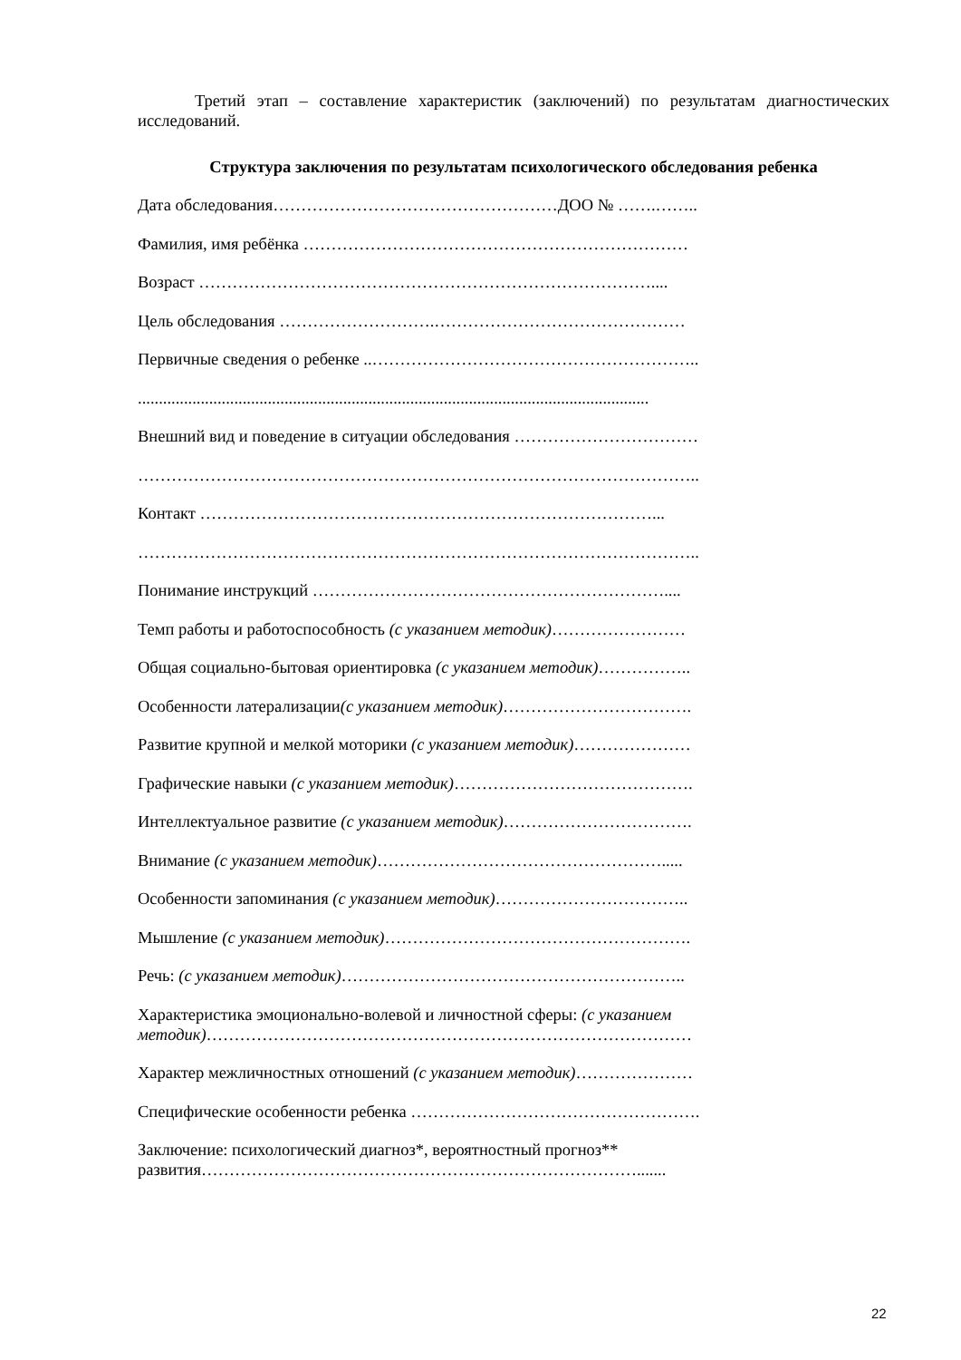Третий этап – составление характеристик (заключений) по результатам диагностических исследований.
Структура заключения по результатам психологического обследования ребенка
Дата обследования……………………………………………ДОО № …….……..
Фамилия, имя ребёнка ……………………………………………………………
Возраст ………………………………………………………………………....
Цель обследования ……………………….………………………………………
Первичные сведения о ребенке ..…………………………………………………..
..........................................................................................................................
Внешний вид и поведение в ситуации обследования ……………………………
………………………………………………………………………………………..
Контакт ………………………………………………………………………...
………………………………………………………………………………………..
Понимание инструкций ………………………………………………………....
Темп работы и работоспособность (с указанием методик)……………………
Общая социально-бытовая ориентировка (с указанием методик)……………..
Особенности латерализации(с указанием методик)…………………………….
Развитие крупной и мелкой моторики (с указанием методик)…………………
Графические навыки (с указанием методик)…………………………………….
Интеллектуальное развитие (с указанием методик)…………………………….
Внимание (с указанием методик)…………………………………………….....
Особенности запоминания (с указанием методик)……………………………..
Мышление (с указанием методик)……………………………………………….
Речь: (с указанием методик)……………………………………………………..
Характеристика эмоционально-волевой и личностной сферы: (с указанием
методик)……………………………………………………………………………
Характер межличностных отношений (с указанием методик)…………………
Специфические особенности ребенка …………………………………………….
Заключение: психологический диагноз*, вероятностный прогноз**
развития…………………………………………………………………….......
22